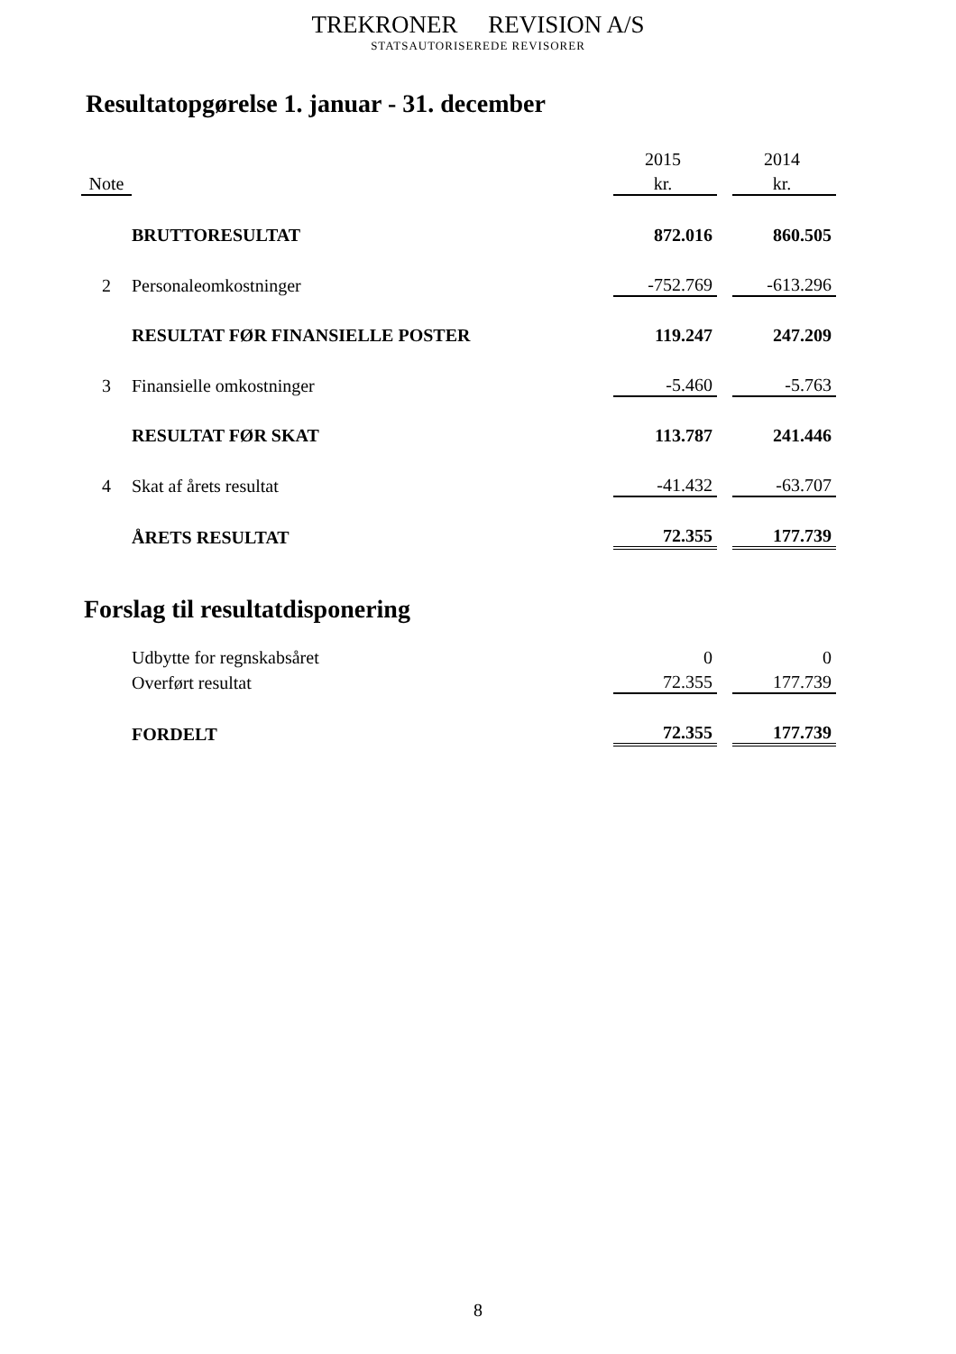TREKRONER REVISION A/S
STATSAUTORISEREDE REVISORER
Resultatopgørelse 1. januar - 31. december
| | | 2015 | | 2014 |
| Note | | kr. | | kr. |
| | BRUTTORESULTAT | 872.016 | | 860.505 |
| 2 | Personaleomkostninger | -752.769 | | -613.296 |
| | RESULTAT FØR FINANSIELLE POSTER | 119.247 | | 247.209 |
| 3 | Finansielle omkostninger | -5.460 | | -5.763 |
| | RESULTAT FØR SKAT | 113.787 | | 241.446 |
| 4 | Skat af årets resultat | -41.432 | | -63.707 |
| | ÅRETS RESULTAT | 72.355 | | 177.739 |
Forslag til resultatdisponering
| | Udbytte for regnskabsåret | 0 | | 0 |
| | Overført resultat | 72.355 | | 177.739 |
| | FORDELT | 72.355 | | 177.739 |
8